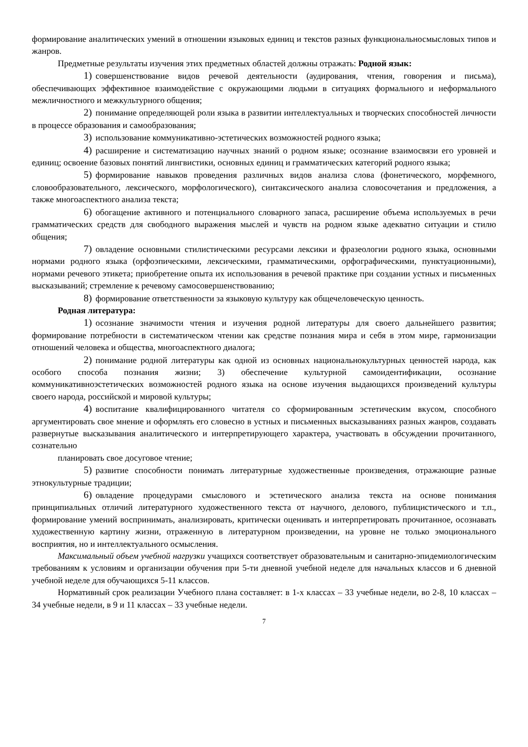формирование аналитических умений в отношении языковых единиц и текстов разных функциональносмысловых типов и жанров.
Предметные результаты изучения этих предметных областей должны отражать: Родной язык:
1) совершенствование видов речевой деятельности (аудирования, чтения, говорения и письма), обеспечивающих эффективное взаимодействие с окружающими людьми в ситуациях формального и неформального межличностного и межкультурного общения;
2) понимание определяющей роли языка в развитии интеллектуальных и творческих способностей личности в процессе образования и самообразования;
3) использование коммуникативно-эстетических возможностей родного языка;
4) расширение и систематизацию научных знаний о родном языке; осознание взаимосвязи его уровней и единиц; освоение базовых понятий лингвистики, основных единиц и грамматических категорий родного языка;
5) формирование навыков проведения различных видов анализа слова (фонетического, морфемного, словообразовательного, лексического, морфологического), синтаксического анализа словосочетания и предложения, а также многоаспектного анализа текста;
6) обогащение активного и потенциального словарного запаса, расширение объема используемых в речи грамматических средств для свободного выражения мыслей и чувств на родном языке адекватно ситуации и стилю общения;
7) овладение основными стилистическими ресурсами лексики и фразеологии родного языка, основными нормами родного языка (орфоэпическими, лексическими, грамматическими, орфографическими, пунктуационными), нормами речевого этикета; приобретение опыта их использования в речевой практике при создании устных и письменных высказываний; стремление к речевому самосовершенствованию;
8) формирование ответственности за языковую культуру как общечеловеческую ценность.
Родная литература:
1) осознание значимости чтения и изучения родной литературы для своего дальнейшего развития; формирование потребности в систематическом чтении как средстве познания мира и себя в этом мире, гармонизации отношений человека и общества, многоаспектного диалога;
2) понимание родной литературы как одной из основных национальнокультурных ценностей народа, как особого способа познания жизни; 3) обеспечение культурной самоидентификации, осознание коммуникативноэстетических возможностей родного языка на основе изучения выдающихся произведений культуры своего народа, российской и мировой культуры;
4) воспитание квалифицированного читателя со сформированным эстетическим вкусом, способного аргументировать свое мнение и оформлять его словесно в устных и письменных высказываниях разных жанров, создавать развернутые высказывания аналитического и интерпретирующего характера, участвовать в обсуждении прочитанного, сознательно
планировать свое досуговое чтение;
5) развитие способности понимать литературные художественные произведения, отражающие разные этнокультурные традиции;
6) овладение процедурами смыслового и эстетического анализа текста на основе понимания принципиальных отличий литературного художественного текста от научного, делового, публицистического и т.п., формирование умений воспринимать, анализировать, критически оценивать и интерпретировать прочитанное, осознавать художественную картину жизни, отраженную в литературном произведении, на уровне не только эмоционального восприятия, но и интеллектуального осмысления.
Максимальный объем учебной нагрузки учащихся соответствует образовательным и санитарно-эпидемиологическим требованиям к условиям и организации обучения при 5-ти дневной учебной неделе для начальных классов и 6 дневной учебной неделе для обучающихся 5-11 классов.
Нормативный срок реализации Учебного плана составляет: в 1-х классах – 33 учебные недели, во 2-8, 10 классах – 34 учебные недели, в 9 и 11 классах – 33 учебные недели.
7